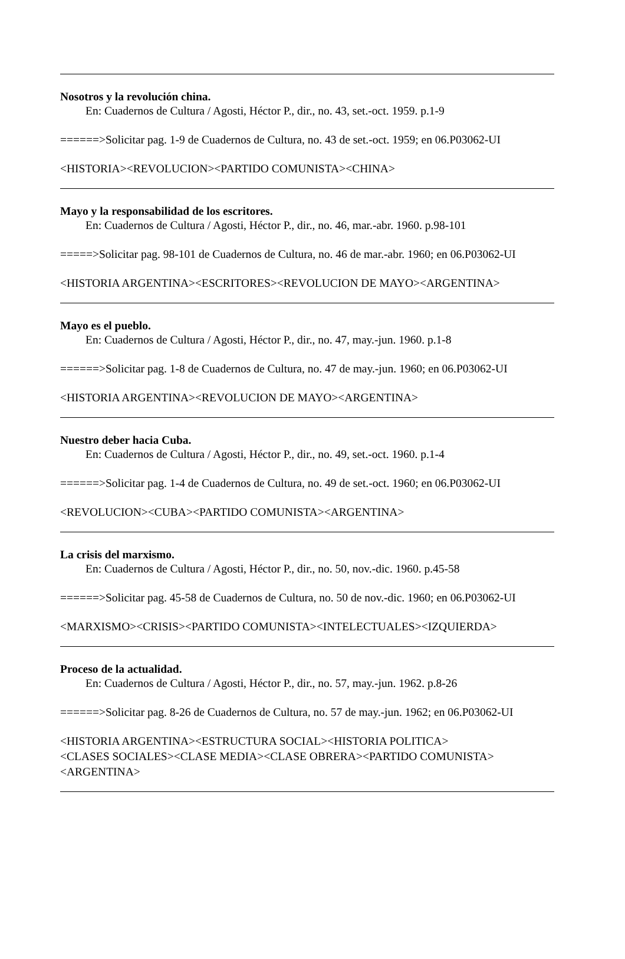Nosotros y la revolución china.
En: Cuadernos de Cultura / Agosti, Héctor P., dir., no. 43, set.-oct. 1959. p.1-9
======>Solicitar pag. 1-9 de Cuadernos de Cultura, no. 43 de set.-oct. 1959; en 06.P03062-UI
<HISTORIA><REVOLUCION><PARTIDO COMUNISTA><CHINA>
Mayo y la responsabilidad de los escritores.
En: Cuadernos de Cultura / Agosti, Héctor P., dir., no. 46, mar.-abr. 1960. p.98-101
=====>Solicitar pag. 98-101 de Cuadernos de Cultura, no. 46 de mar.-abr. 1960; en 06.P03062-UI
<HISTORIA ARGENTINA><ESCRITORES><REVOLUCION DE MAYO><ARGENTINA>
Mayo es el pueblo.
En: Cuadernos de Cultura / Agosti, Héctor P., dir., no. 47, may.-jun. 1960. p.1-8
======>Solicitar pag. 1-8 de Cuadernos de Cultura, no. 47 de may.-jun. 1960; en 06.P03062-UI
<HISTORIA ARGENTINA><REVOLUCION DE MAYO><ARGENTINA>
Nuestro deber hacia Cuba.
En: Cuadernos de Cultura / Agosti, Héctor P., dir., no. 49, set.-oct. 1960. p.1-4
======>Solicitar pag. 1-4 de Cuadernos de Cultura, no. 49 de set.-oct. 1960; en 06.P03062-UI
<REVOLUCION><CUBA><PARTIDO COMUNISTA><ARGENTINA>
La crisis del marxismo.
En: Cuadernos de Cultura / Agosti, Héctor P., dir., no. 50, nov.-dic. 1960. p.45-58
======>Solicitar pag. 45-58 de Cuadernos de Cultura, no. 50 de nov.-dic. 1960; en 06.P03062-UI
<MARXISMO><CRISIS><PARTIDO COMUNISTA><INTELECTUALES><IZQUIERDA>
Proceso de la actualidad.
En: Cuadernos de Cultura / Agosti, Héctor P., dir., no. 57, may.-jun. 1962. p.8-26
======>Solicitar pag. 8-26 de Cuadernos de Cultura, no. 57 de may.-jun. 1962; en 06.P03062-UI
<HISTORIA ARGENTINA><ESTRUCTURA SOCIAL><HISTORIA POLITICA>
<CLASES SOCIALES><CLASE MEDIA><CLASE OBRERA><PARTIDO COMUNISTA>
<ARGENTINA>